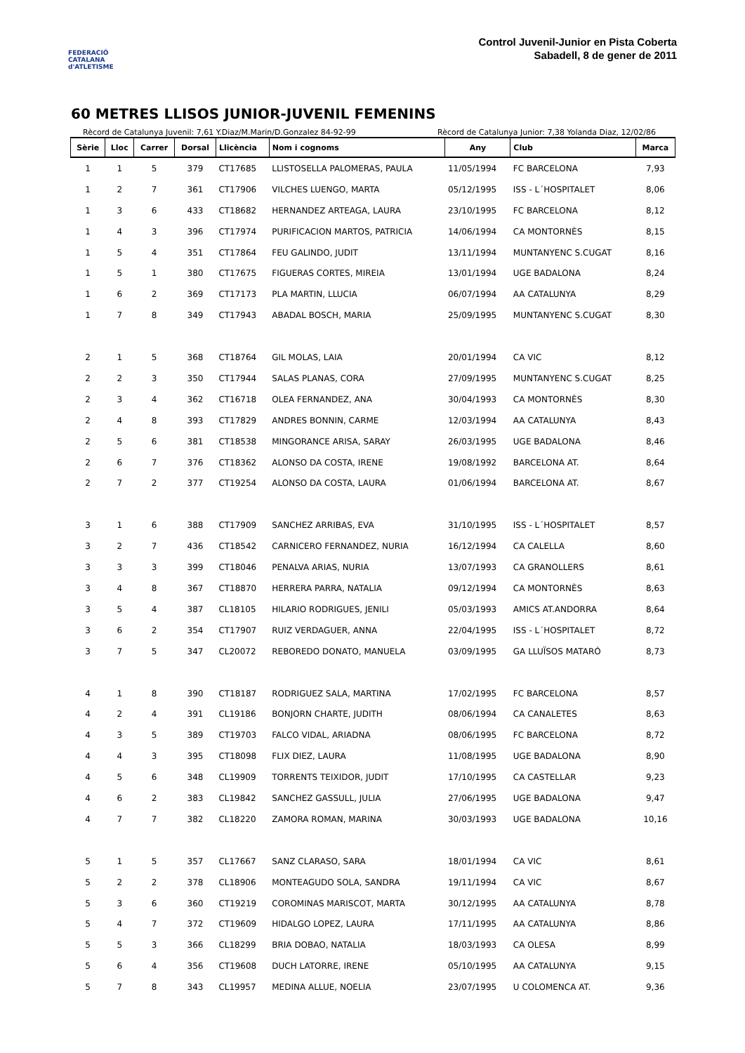FEDERACIÓ CATALANA d'ATLETISME
Control Juvenil-Junior en Pista Coberta
Sabadell, 8 de gener de 2011
60 METRES LLISOS JUNIOR-JUVENIL FEMENINS
Rècord de Catalunya Juvenil: 7,61 Y.Diaz/M.Marin/D.Gonzalez 84-92-99 Rècord de Catalunya Junior: 7,38 Yolanda Diaz, 12/02/86
| Sèrie | Lloc | Carrer | Dorsal | Llicència | Nom i cognoms | Any | Club | Marca |
| --- | --- | --- | --- | --- | --- | --- | --- | --- |
| 1 | 1 | 5 | 379 | CT17685 | LLISTOSELLA PALOMERAS, PAULA | 11/05/1994 | FC BARCELONA | 7,93 |
| 1 | 2 | 7 | 361 | CT17906 | VILCHES LUENGO, MARTA | 05/12/1995 | ISS - L´HOSPITALET | 8,06 |
| 1 | 3 | 6 | 433 | CT18682 | HERNANDEZ ARTEAGA, LAURA | 23/10/1995 | FC BARCELONA | 8,12 |
| 1 | 4 | 3 | 396 | CT17974 | PURIFICACION MARTOS, PATRICIA | 14/06/1994 | CA MONTORNÈS | 8,15 |
| 1 | 5 | 4 | 351 | CT17864 | FEU GALINDO, JUDIT | 13/11/1994 | MUNTANYENC S.CUGAT | 8,16 |
| 1 | 5 | 1 | 380 | CT17675 | FIGUERAS CORTES, MIREIA | 13/01/1994 | UGE BADALONA | 8,24 |
| 1 | 6 | 2 | 369 | CT17173 | PLA MARTIN, LLUCIA | 06/07/1994 | AA CATALUNYA | 8,29 |
| 1 | 7 | 8 | 349 | CT17943 | ABADAL BOSCH, MARIA | 25/09/1995 | MUNTANYENC S.CUGAT | 8,30 |
| 2 | 1 | 5 | 368 | CT18764 | GIL MOLAS, LAIA | 20/01/1994 | CA VIC | 8,12 |
| 2 | 2 | 3 | 350 | CT17944 | SALAS PLANAS, CORA | 27/09/1995 | MUNTANYENC S.CUGAT | 8,25 |
| 2 | 3 | 4 | 362 | CT16718 | OLEA FERNANDEZ, ANA | 30/04/1993 | CA MONTORNÈS | 8,30 |
| 2 | 4 | 8 | 393 | CT17829 | ANDRES BONNIN, CARME | 12/03/1994 | AA CATALUNYA | 8,43 |
| 2 | 5 | 6 | 381 | CT18538 | MINGORANCE ARISA, SARAY | 26/03/1995 | UGE BADALONA | 8,46 |
| 2 | 6 | 7 | 376 | CT18362 | ALONSO DA COSTA, IRENE | 19/08/1992 | BARCELONA AT. | 8,64 |
| 2 | 7 | 2 | 377 | CT19254 | ALONSO DA COSTA, LAURA | 01/06/1994 | BARCELONA AT. | 8,67 |
| 3 | 1 | 6 | 388 | CT17909 | SANCHEZ ARRIBAS, EVA | 31/10/1995 | ISS - L´HOSPITALET | 8,57 |
| 3 | 2 | 7 | 436 | CT18542 | CARNICERO FERNANDEZ, NURIA | 16/12/1994 | CA CALELLA | 8,60 |
| 3 | 3 | 3 | 399 | CT18046 | PENALVA ARIAS, NURIA | 13/07/1993 | CA GRANOLLERS | 8,61 |
| 3 | 4 | 8 | 367 | CT18870 | HERRERA PARRA, NATALIA | 09/12/1994 | CA MONTORNÈS | 8,63 |
| 3 | 5 | 4 | 387 | CL18105 | HILARIO RODRIGUES, JENILI | 05/03/1993 | AMICS AT.ANDORRA | 8,64 |
| 3 | 6 | 2 | 354 | CT17907 | RUIZ VERDAGUER, ANNA | 22/04/1995 | ISS - L´HOSPITALET | 8,72 |
| 3 | 7 | 5 | 347 | CL20072 | REBOREDO DONATO, MANUELA | 03/09/1995 | GA LLUÏSOS MATARÓ | 8,73 |
| 4 | 1 | 8 | 390 | CT18187 | RODRIGUEZ SALA, MARTINA | 17/02/1995 | FC BARCELONA | 8,57 |
| 4 | 2 | 4 | 391 | CL19186 | BONJORN CHARTE, JUDITH | 08/06/1994 | CA CANALETES | 8,63 |
| 4 | 3 | 5 | 389 | CT19703 | FALCO VIDAL, ARIADNA | 08/06/1995 | FC BARCELONA | 8,72 |
| 4 | 4 | 3 | 395 | CT18098 | FLIX DIEZ, LAURA | 11/08/1995 | UGE BADALONA | 8,90 |
| 4 | 5 | 6 | 348 | CL19909 | TORRENTS TEIXIDOR, JUDIT | 17/10/1995 | CA CASTELLAR | 9,23 |
| 4 | 6 | 2 | 383 | CL19842 | SANCHEZ GASSULL, JULIA | 27/06/1995 | UGE BADALONA | 9,47 |
| 4 | 7 | 7 | 382 | CL18220 | ZAMORA ROMAN, MARINA | 30/03/1993 | UGE BADALONA | 10,16 |
| 5 | 1 | 5 | 357 | CL17667 | SANZ CLARASO, SARA | 18/01/1994 | CA VIC | 8,61 |
| 5 | 2 | 2 | 378 | CL18906 | MONTEAGUDO SOLA, SANDRA | 19/11/1994 | CA VIC | 8,67 |
| 5 | 3 | 6 | 360 | CT19219 | COROMINAS MARISCOT, MARTA | 30/12/1995 | AA CATALUNYA | 8,78 |
| 5 | 4 | 7 | 372 | CT19609 | HIDALGO LOPEZ, LAURA | 17/11/1995 | AA CATALUNYA | 8,86 |
| 5 | 5 | 3 | 366 | CL18299 | BRIA DOBAO, NATALIA | 18/03/1993 | CA OLESA | 8,99 |
| 5 | 6 | 4 | 356 | CT19608 | DUCH LATORRE, IRENE | 05/10/1995 | AA CATALUNYA | 9,15 |
| 5 | 7 | 8 | 343 | CL19957 | MEDINA ALLUE, NOELIA | 23/07/1995 | U COLOMENCA AT. | 9,36 |